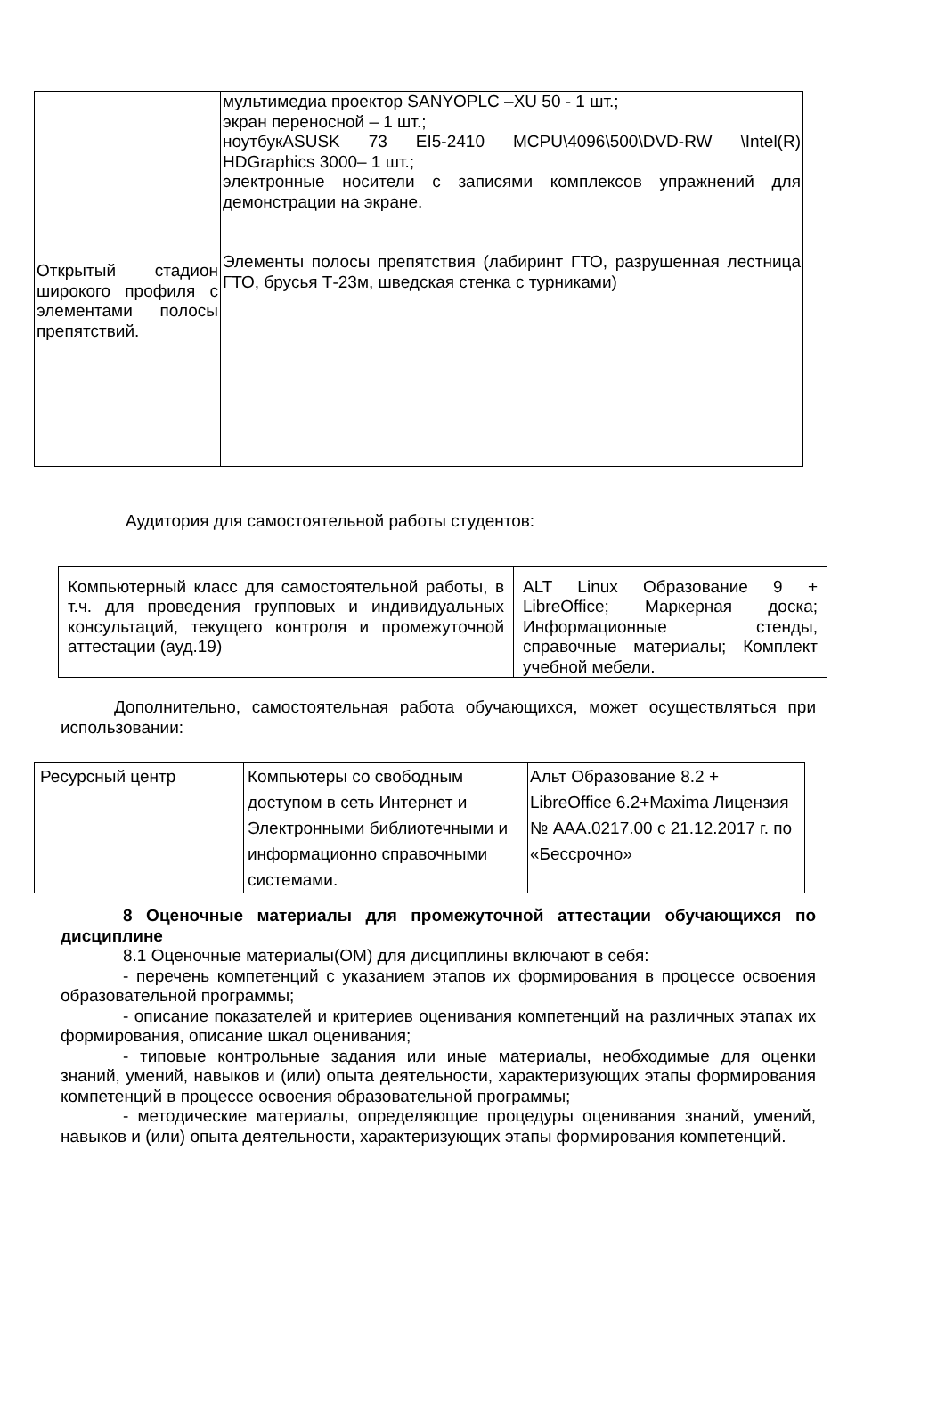| Открытый стадион широкого профиля с элементами полосы препятствий. | мультимедиа проектор SANYOPLC –XU 50 - 1 шт.; экран переносной – 1 шт.; ноутбукASUSK 73 EI5-2410 MCPU\4096\500\DVD-RW \Intel(R) HDGraphics 3000– 1 шт.; электронные носители с записями комплексов упражнений для демонстрации на экране. Элементы полосы препятствия (лабиринт ГТО, разрушенная лестница ГТО, брусья Т-23м, шведская стенка с турниками) |
Аудитория для самостоятельной работы студентов:
| Компьютерный класс для самостоятельной работы, в т.ч. для проведения групповых и индивидуальных консультаций, текущего контроля и промежуточной аттестации (ауд.19) | ALT Linux Образование 9 + LibreOffice; Маркерная доска; Информационные стенды, справочные материалы; Комплект учебной мебели. |
Дополнительно, самостоятельная работа обучающихся, может осуществляться при использовании:
| Ресурсный центр | Компьютеры со свободным доступом в сеть Интернет и Электронными библиотечными и информационно справочными системами. | Альт Образование 8.2 + LibreOffice 6.2+Maxima Лицензия № AAA.0217.00 с 21.12.2017 г. по «Бессрочно» |
8 Оценочные материалы для промежуточной аттестации обучающихся по дисциплине
8.1 Оценочные материалы(ОМ) для дисциплины включают в себя:
- перечень компетенций с указанием этапов их формирования в процессе освоения образовательной программы;
- описание показателей и критериев оценивания компетенций на различных этапах их формирования, описание шкал оценивания;
- типовые контрольные задания или иные материалы, необходимые для оценки знаний, умений, навыков и (или) опыта деятельности, характеризующих этапы формирования компетенций в процессе освоения образовательной программы;
- методические материалы, определяющие процедуры оценивания знаний, умений, навыков и (или) опыта деятельности, характеризующих этапы формирования компетенций.